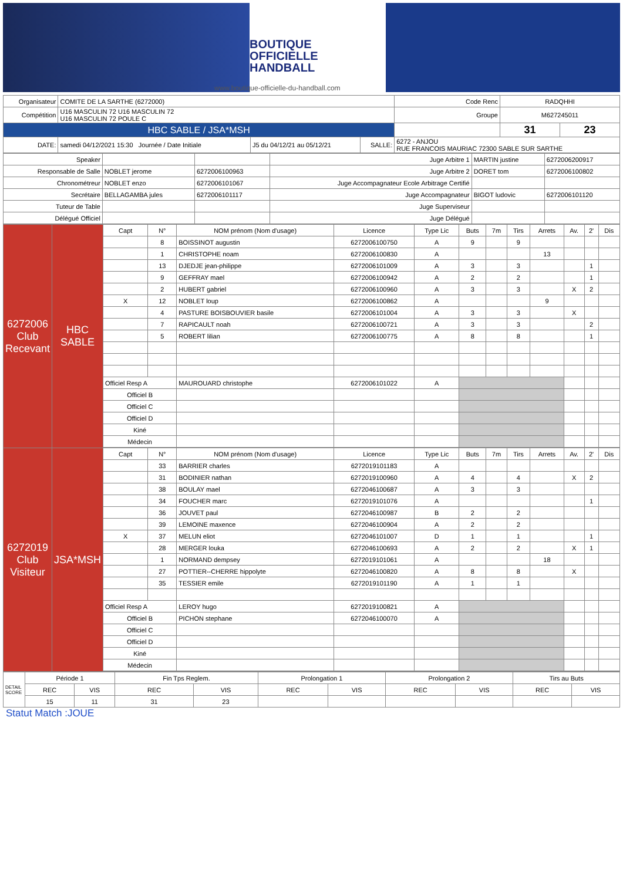BOUTIQUE
OFFICIELLE
HANDBALL
www.boutique-officielle-du-handball.com
| Organisateur | COMITE DE LA SARTHE (6272000) | | | Code Renc | RADQHHI | |
| Compétition | U16 MASCULIN 72 U16 MASCULIN 72 U16 MASCULIN 72 POULE C | | | Groupe | M627245011 | |
| HBC SABLE / JSA*MSH | | | | | 31 | 23 |
| DATE: | samedi 04/12/2021 15:30 Journée / Date Initiale | J5 du 04/12/21 au 05/12/21 | SALLE: | 6272 - ANJOU RUE FRANCOIS MAURIAC 72300 SABLE SUR SARTHE | | |
| Speaker | | | Juge Arbitre 1 | MARTIN justine | 6272006200917 |
| Responsable de Salle | NOBLET jerome | 6272006100963 | Juge Arbitre 2 | DORET tom | 6272006100802 |
| Chronométreur | NOBLET enzo | 6272006101067 | Juge Accompagnateur Ecole Arbitrage Certifié | | |
| Secrétaire | BELLAGAMBA jules | 6272006101117 | Juge Accompagnateur | BIGOT ludovic | 6272006101120 |
| Tuteur de Table | | | Juge Superviseur | | |
| Délégué Officiel | | | Juge Délégué | | |
| 6272006 Club Recevant | HBC SABLE | Capt | N° | NOM prénom (Nom d'usage) | Licence | Type Lic | Buts | 7m | Tirs | Arrets | Av. | 2' | Dis |
| | | | 8 | BOISSINOT augustin | 6272006100750 | A | 9 | | 9 | | | | |
| | | | 1 | CHRISTOPHE noam | 6272006100830 | A | | | | 13 | | | |
| | | | 13 | DJEDJE jean-philippe | 6272006101009 | A | 3 | | 3 | | | 1 | |
| | | | 9 | GEFFRAY mael | 6272006100942 | A | 2 | | 2 | | | 1 | |
| | | | 2 | HUBERT gabriel | 6272006100960 | A | 3 | | 3 | | X | 2 | |
| | | X | 12 | NOBLET loup | 6272006100862 | A | | | | 9 | | | |
| | | | 4 | PASTURE BOISBOUVIER basile | 6272006101004 | A | 3 | | 3 | | X | | |
| | | | 7 | RAPICAULT noah | 6272006100721 | A | 3 | | 3 | | | 2 | |
| | | | 5 | ROBERT lilian | 6272006100775 | A | 8 | | 8 | | | 1 | |
| | | Officiel Resp A | | MAUROUARD christophe | 6272006101022 | A | | | | | | | |
| | | Officiel B | | | | | | | | | | | |
| | | Officiel C | | | | | | | | | | | |
| | | Officiel D | | | | | | | | | | | |
| | | Kiné | | | | | | | | | | | |
| | | Médecin | | | | | | | | | | | |
| 6272019 Club Visiteur | JSA*MSH | Capt | N° | NOM prénom (Nom d'usage) | Licence | Type Lic | Buts | 7m | Tirs | Arrets | Av. | 2' | Dis |
| | | | 33 | BARRIER charles | 6272019101183 | A | | | | | | | |
| | | | 31 | BODINIER nathan | 6272019100960 | A | 4 | | 4 | | X | 2 | |
| | | | 38 | BOULAY mael | 6272046100687 | A | 3 | | 3 | | | | |
| | | | 34 | FOUCHER marc | 6272019101076 | A | | | | | | 1 | |
| | | | 36 | JOUVET paul | 6272046100987 | B | 2 | | 2 | | | | |
| | | | 39 | LEMOINE maxence | 6272046100904 | A | 2 | | 2 | | | | |
| | | X | 37 | MELUN eliot | 6272046101007 | D | 1 | | 1 | | | 1 | |
| | | | 28 | MERGER louka | 6272046100693 | A | 2 | | 2 | | X | 1 | |
| | | | 1 | NORMAND dempsey | 6272019101061 | A | | | | 18 | | | |
| | | | 27 | POTTIER--CHERRE hippolyte | 6272046100820 | A | 8 | | 8 | | X | | |
| | | | 35 | TESSIER emile | 6272019101190 | A | 1 | | 1 | | | | |
| | | Officiel Resp A | | LEROY hugo | 6272019100821 | A | | | | | | | |
| | | Officiel B | | PICHON stephane | 6272046100070 | A | | | | | | | |
| | | Officiel C | | | | | | | | | | | |
| | | Officiel D | | | | | | | | | | | |
| | | Kiné | | | | | | | | | | | |
| | | Médecin | | | | | | | | | | | |
| DETAIL SCORE | Période 1 | | Fin Tps Reglem. | | Prolongation 1 | | Prolongation 2 | | Tirs au Buts | |
| | REC | VIS | REC | VIS | REC | VIS | REC | VIS | REC | VIS |
| | 15 | 11 | 31 | 23 | | | | | | |
Statut Match :JOUE